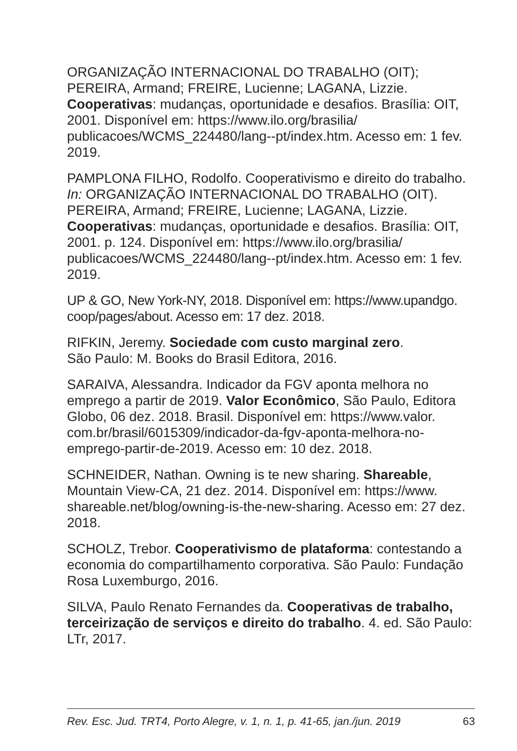ORGANIZAÇÃO INTERNACIONAL DO TRABALHO (OIT); PEREIRA, Armand; FREIRE, Lucienne; LAGANA, Lizzie. Cooperativas: mudanças, oportunidade e desafios. Brasília: OIT, 2001. Disponível em: https://www.ilo.org/brasilia/ publicacoes/WCMS_224480/lang--pt/index.htm. Acesso em: 1 fev. 2019.
PAMPLONA FILHO, Rodolfo. Cooperativismo e direito do trabalho. In: ORGANIZAÇÃO INTERNACIONAL DO TRABALHO (OIT). PEREIRA, Armand; FREIRE, Lucienne; LAGANA, Lizzie. Cooperativas: mudanças, oportunidade e desafios. Brasília: OIT, 2001. p. 124. Disponível em: https://www.ilo.org/brasilia/ publicacoes/WCMS_224480/lang--pt/index.htm. Acesso em: 1 fev. 2019.
UP & GO, New York-NY, 2018. Disponível em: https://www.upandgo. coop/pages/about. Acesso em: 17 dez. 2018.
RIFKIN, Jeremy. Sociedade com custo marginal zero.
São Paulo: M. Books do Brasil Editora, 2016.
SARAIVA, Alessandra. Indicador da FGV aponta melhora no emprego a partir de 2019. Valor Econômico, São Paulo, Editora Globo, 06 dez. 2018. Brasil. Disponível em: https://www.valor. com.br/brasil/6015309/indicador-da-fgv-aponta-melhora-no-emprego-partir-de-2019. Acesso em: 10 dez. 2018.
SCHNEIDER, Nathan. Owning is te new sharing. Shareable, Mountain View-CA, 21 dez. 2014. Disponível em: https://www. shareable.net/blog/owning-is-the-new-sharing. Acesso em: 27 dez. 2018.
SCHOLZ, Trebor. Cooperativismo de plataforma: contestando a economia do compartilhamento corporativa. São Paulo: Fundação Rosa Luxemburgo, 2016.
SILVA, Paulo Renato Fernandes da. Cooperativas de trabalho, terceirização de serviços e direito do trabalho. 4. ed. São Paulo: LTr, 2017.
Rev. Esc. Jud. TRT4, Porto Alegre, v. 1, n. 1, p. 41-65, jan./jun. 2019 63